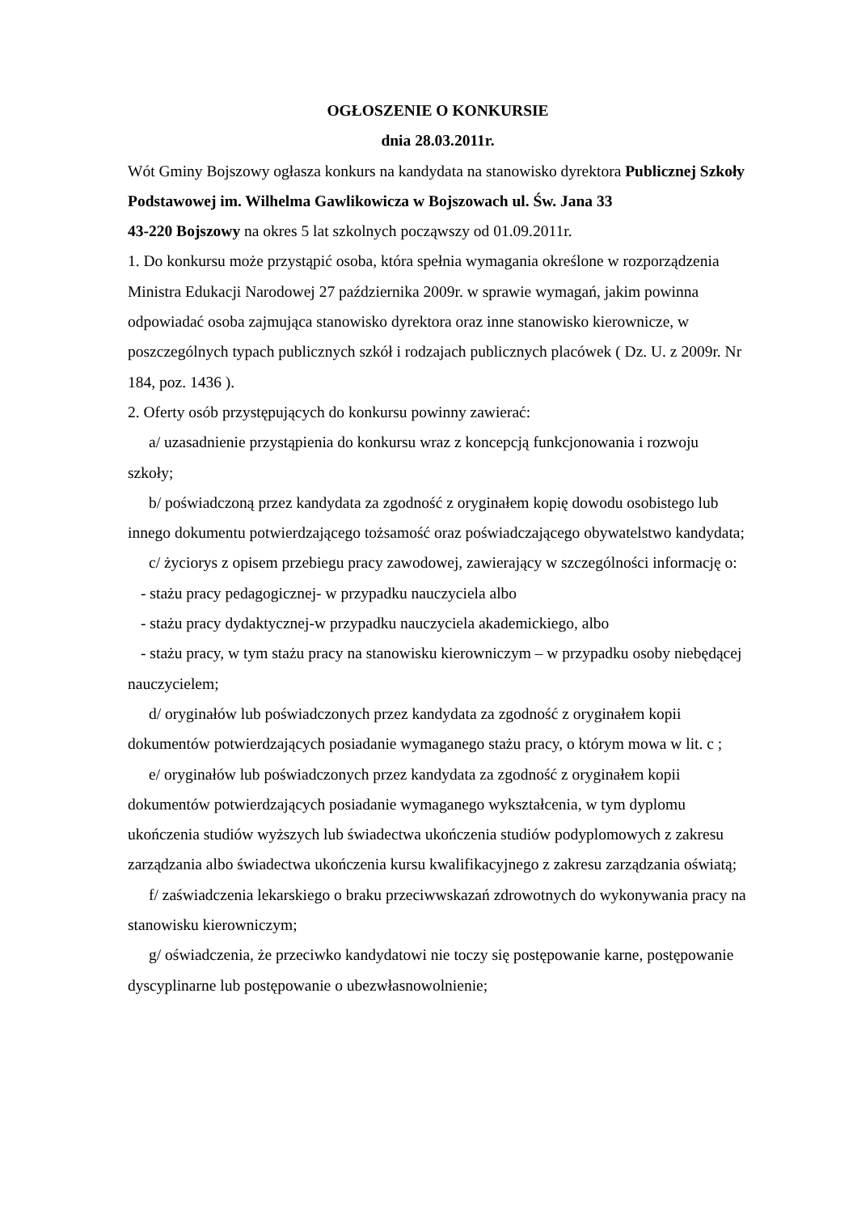OGŁOSZENIE O KONKURSIE
dnia 28.03.2011r.
Wót Gminy Bojszowy ogłasza konkurs na kandydata na stanowisko dyrektora Publicznej Szkoły Podstawowej im. Wilhelma Gawlikowicza w Bojszowach ul. Św. Jana 33
43-220 Bojszowy na okres 5 lat szkolnych począwszy od 01.09.2011r.
1. Do konkursu może przystąpić osoba, która spełnia wymagania określone w rozporządzenia Ministra Edukacji Narodowej 27 października 2009r. w sprawie wymagań, jakim powinna odpowiadać osoba zajmująca stanowisko dyrektora oraz inne stanowisko kierownicze, w poszczególnych typach publicznych szkół i rodzajach publicznych placówek ( Dz. U. z 2009r. Nr 184, poz. 1436 ).
2. Oferty osób przystępujących do konkursu powinny zawierać:
a/ uzasadnienie przystąpienia do konkursu wraz z koncepcją funkcjonowania i rozwoju szkoły;
b/ poświadczoną przez kandydata za zgodność z oryginałem kopię dowodu osobistego lub innego dokumentu potwierdzającego tożsamość oraz poświadczającego obywatelstwo kandydata;
c/ życiorys z opisem przebiegu pracy zawodowej, zawierający w szczególności informację o:
- stażu pracy pedagogicznej- w przypadku nauczyciela albo
- stażu pracy dydaktycznej-w przypadku nauczyciela akademickiego, albo
- stażu pracy, w tym stażu pracy na stanowisku kierowniczym – w przypadku osoby niebędącej nauczycielem;
d/ oryginałów lub poświadczonych przez kandydata za zgodność z oryginałem kopii dokumentów potwierdzających posiadanie wymaganego stażu pracy, o którym mowa w lit. c ;
e/ oryginałów lub poświadczonych przez kandydata za zgodność z oryginałem kopii dokumentów potwierdzających posiadanie wymaganego wykształcenia, w tym dyplomu ukończenia studiów wyższych lub świadectwa ukończenia studiów podyplomowych z zakresu zarządzania albo świadectwa ukończenia kursu kwalifikacyjnego z zakresu zarządzania oświatą;
f/ zaświadczenia lekarskiego o braku przeciwwskazań zdrowotnych do wykonywania pracy na stanowisku kierowniczym;
g/ oświadczenia, że przeciwko kandydatowi nie toczy się postępowanie karne, postępowanie dyscyplinarne lub postępowanie o ubezwłasnowolnienie;